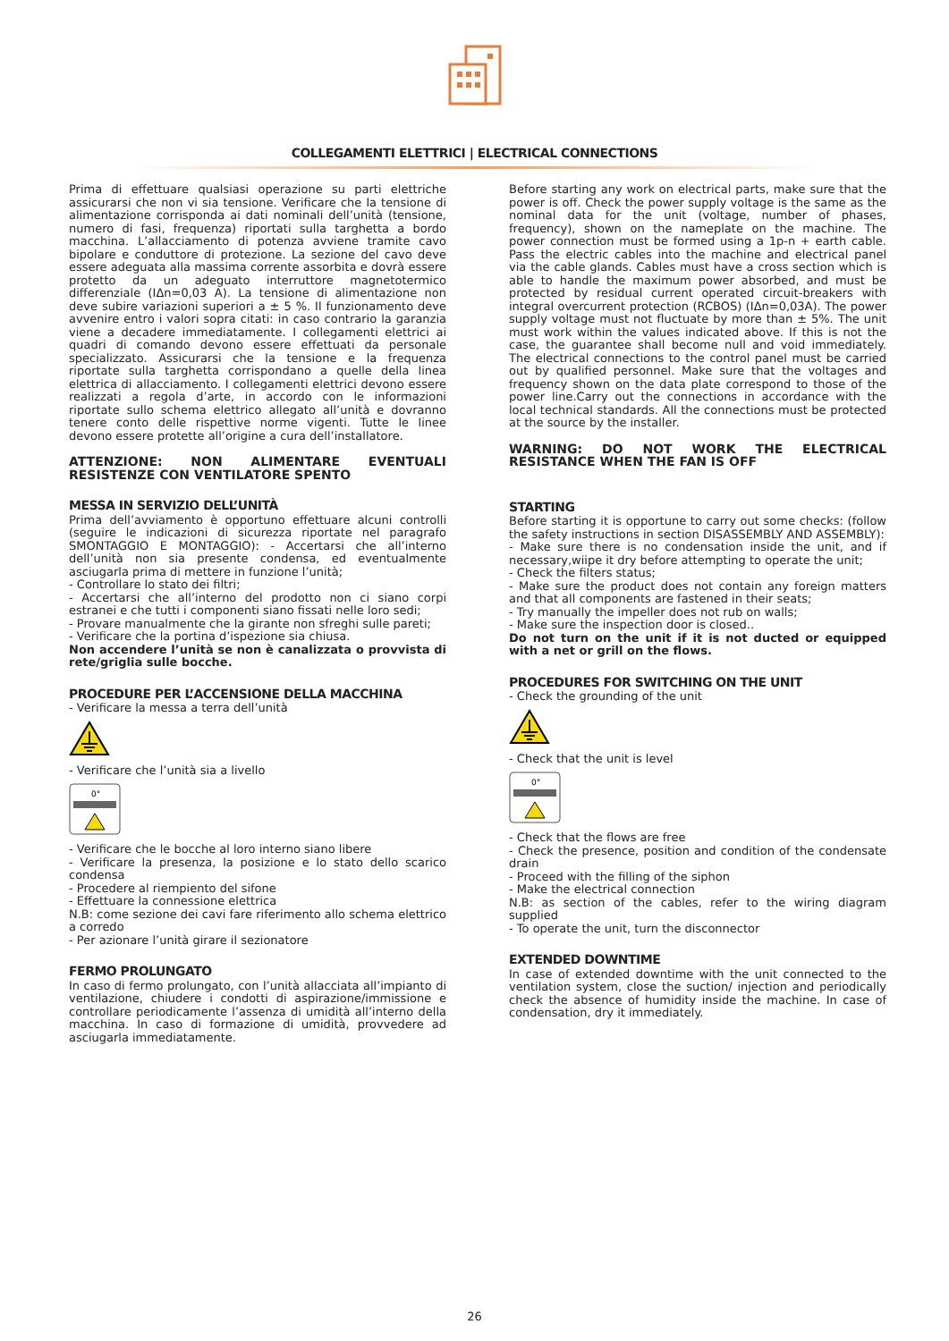COLLEGAMENTI ELETTRICI | ELECTRICAL CONNECTIONS
Prima di effettuare qualsiasi operazione su parti elettriche assicurarsi che non vi sia tensione. Verificare che la tensione di alimentazione corrisponda ai dati nominali dell’unità (tensione, numero di fasi, frequenza) riportati sulla targhetta a bordo macchina. L’allacciamento di potenza avviene tramite cavo bipolare e conduttore di protezione. La sezione del cavo deve essere adeguata alla massima corrente assorbita e dovrà essere protetto da un adeguato interruttore magnetotermico differenziale (IΔn=0,03 A). La tensione di alimentazione non deve subire variazioni superiori a ± 5 %. Il funzionamento deve avvenire entro i valori sopra citati: in caso contrario la garanzia viene a decadere immediatamente. I collegamenti elettrici ai quadri di comando devono essere effettuati da personale specializzato. Assicurarsi che la tensione e la frequenza riportate sulla targhetta corrispondano a quelle della linea elettrica di allacciamento. I collegamenti elettrici devono essere realizzati a regola d’arte, in accordo con le informazioni riportate sullo schema elettrico allegato all’unità e dovranno tenere conto delle rispettive norme vigenti. Tutte le linee devono essere protette all’origine a cura dell’installatore.
ATTENZIONE: NON ALIMENTARE EVENTUALI RESISTENZE CON VENTILATORE SPENTO
MESSA IN SERVIZIO DELL’UNITÀ
Prima dell’avviamento è opportuno effettuare alcuni controlli (seguire le indicazioni di sicurezza riportate nel paragrafo SMONTAGGIO E MONTAGGIO): - Accertarsi che all’interno dell’unità non sia presente condensa, ed eventualmente asciugarla prima di mettere in funzione l’unità;
- Controllare lo stato dei filtri;
- Accertarsi che all’interno del prodotto non ci siano corpi estranei e che tutti i componenti siano fissati nelle loro sedi;
- Provare manualmente che la girante non sfreghi sulle pareti;
- Verificare che la portina d’ispezione sia chiusa.
Non accendere l’unità se non è canalizzata o provvista di rete/griglia sulle bocche.
PROCEDURE PER L’ACCENSIONE DELLA MACCHINA
- Verificare la messa a terra dell’unità
- Verificare che l’unità sia a livello
0°
- Verificare che le bocche al loro interno siano libere
- Verificare la presenza, la posizione e lo stato dello scarico condensa
- Procedere al riempiento del sifone
- Effettuare la connessione elettrica
N.B: come sezione dei cavi fare riferimento allo schema elettrico a corredo
- Per azionare l’unità girare il sezionatore
FERMO PROLUNGATO
In caso di fermo prolungato, con l’unità allacciata all’impianto di ventilazione, chiudere i condotti di aspirazione/immissione e controllare periodicamente l’assenza di umidità all’interno della macchina. In caso di formazione di umidità, provvedere ad asciugarla immediatamente.
Before starting any work on electrical parts, make sure that the power is off. Check the power supply voltage is the same as the nominal data for the unit (voltage, number of phases, frequency), shown on the nameplate on the machine. The power connection must be formed using a 1p-n + earth cable. Pass the electric cables into the machine and electrical panel via the cable glands. Cables must have a cross section which is able to handle the maximum power absorbed, and must be protected by residual current operated circuit-breakers with integral overcurrent protection (RCBOS) (IΔn=0,03A). The power supply voltage must not fluctuate by more than ± 5%. The unit must work within the values indicated above. If this is not the case, the guarantee shall become null and void immediately. The electrical connections to the control panel must be carried out by qualified personnel. Make sure that the voltages and frequency shown on the data plate correspond to those of the power line.Carry out the connections in accordance with the local technical standards. All the connections must be protected at the source by the installer.
WARNING: DO NOT WORK THE ELECTRICAL RESISTANCE WHEN THE FAN IS OFF
STARTING
Before starting it is opportune to carry out some checks: (follow the safety instructions in section DISASSEMBLY AND ASSEMBLY):
- Make sure there is no condensation inside the unit, and if necessary,wiipe it dry before attempting to operate the unit;
- Check the filters status;
- Make sure the product does not contain any foreign matters and that all components are fastened in their seats;
- Try manually the impeller does not rub on walls;
- Make sure the inspection door is closed..
Do not turn on the unit if it is not ducted or equipped with a net or grill on the flows.
PROCEDURES FOR SWITCHING ON THE UNIT
- Check the grounding of the unit
- Check that the unit is level
0°
- Check that the flows are free
- Check the presence, position and condition of the condensate drain
- Proceed with the filling of the siphon
- Make the electrical connection
N.B: as section of the cables, refer to the wiring diagram supplied
- To operate the unit, turn the disconnector
EXTENDED DOWNTIME
In case of extended downtime with the unit connected to the ventilation system, close the suction/ injection and periodically check the absence of humidity inside the machine. In case of condensation, dry it immediately.
26